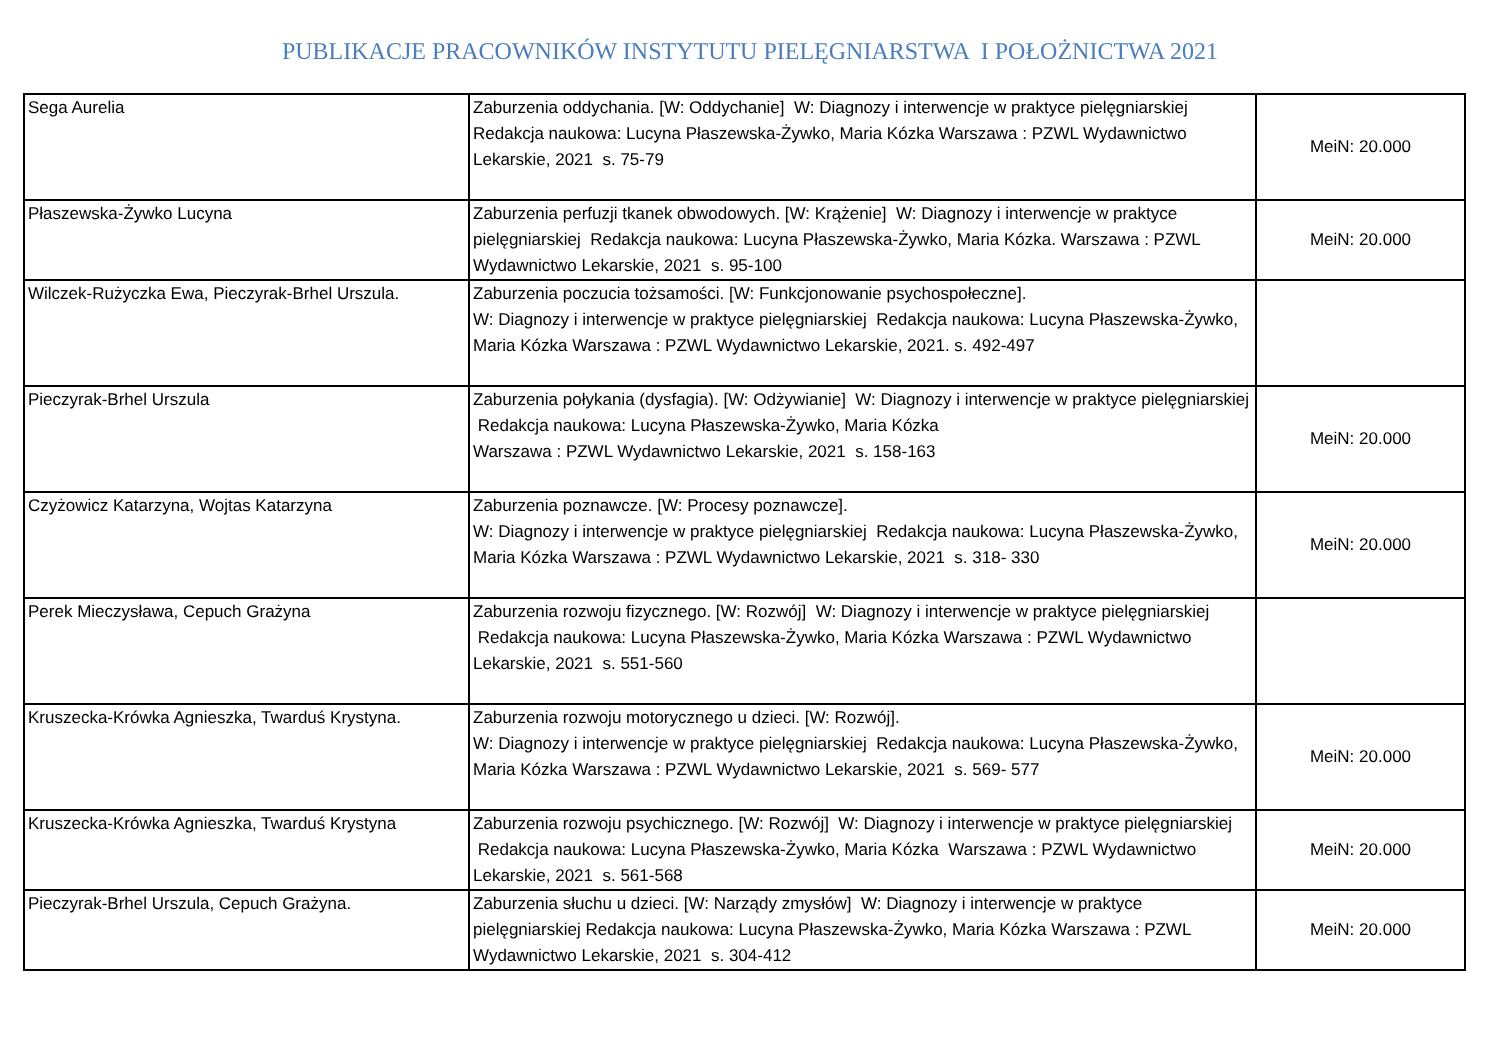PUBLIKACJE PRACOWNIKÓW INSTYTUTU PIELĘGNIARSTWA I POŁOŻNICTWA 2021
| Sega Aurelia | Zaburzenia oddychania. [W: Oddychanie] W: Diagnozy i interwencje w praktyce pielęgniarskiej Redakcja naukowa: Lucyna Płaszewska-Żywko, Maria Kózka Warszawa : PZWL Wydawnictwo Lekarskie, 2021 s. 75-79 | MeiN: 20.000 |
| Płaszewska-Żywko Lucyna | Zaburzenia perfuzji tkanek obwodowych. [W: Krążenie] W: Diagnozy i interwencje w praktyce pielęgniarskiej Redakcja naukowa: Lucyna Płaszewska-Żywko, Maria Kózka. Warszawa : PZWL Wydawnictwo Lekarskie, 2021 s. 95-100 | MeiN: 20.000 |
| Wilczek-Rużyczka Ewa, Pieczyrak-Brhel Urszula. | Zaburzenia poczucia tożsamości. [W: Funkcjonowanie psychospołeczne]. W: Diagnozy i interwencje w praktyce pielęgniarskiej Redakcja naukowa: Lucyna Płaszewska-Żywko, Maria Kózka Warszawa : PZWL Wydawnictwo Lekarskie, 2021. s. 492-497 | |
| Pieczyrak-Brhel Urszula | Zaburzenia połykania (dysfagia). [W: Odżywianie] W: Diagnozy i interwencje w praktyce pielęgniarskiej Redakcja naukowa: Lucyna Płaszewska-Żywko, Maria Kózka Warszawa : PZWL Wydawnictwo Lekarskie, 2021 s. 158-163 | MeiN: 20.000 |
| Czyżowicz Katarzyna, Wojtas Katarzyna | Zaburzenia poznawcze. [W: Procesy poznawcze]. W: Diagnozy i interwencje w praktyce pielęgniarskiej Redakcja naukowa: Lucyna Płaszewska-Żywko, Maria Kózka Warszawa : PZWL Wydawnictwo Lekarskie, 2021 s. 318- 330 | MeiN: 20.000 |
| Perek Mieczysława, Cepuch Grażyna | Zaburzenia rozwoju fizycznego. [W: Rozwój] W: Diagnozy i interwencje w praktyce pielęgniarskiej Redakcja naukowa: Lucyna Płaszewska-Żywko, Maria Kózka Warszawa : PZWL Wydawnictwo Lekarskie, 2021 s. 551-560 | |
| Kruszecka-Krówka Agnieszka, Twarduś Krystyna. | Zaburzenia rozwoju motorycznego u dzieci. [W: Rozwój]. W: Diagnozy i interwencje w praktyce pielęgniarskiej Redakcja naukowa: Lucyna Płaszewska-Żywko, Maria Kózka Warszawa : PZWL Wydawnictwo Lekarskie, 2021 s. 569- 577 | MeiN: 20.000 |
| Kruszecka-Krówka Agnieszka, Twarduś Krystyna | Zaburzenia rozwoju psychicznego. [W: Rozwój] W: Diagnozy i interwencje w praktyce pielęgniarskiej Redakcja naukowa: Lucyna Płaszewska-Żywko, Maria Kózka Warszawa : PZWL Wydawnictwo Lekarskie, 2021 s. 561-568 | MeiN: 20.000 |
| Pieczyrak-Brhel Urszula, Cepuch Grażyna. | Zaburzenia słuchu u dzieci. [W: Narządy zmysłów] W: Diagnozy i interwencje w praktyce pielęgniarskiej Redakcja naukowa: Lucyna Płaszewska-Żywko, Maria Kózka Warszawa : PZWL Wydawnictwo Lekarskie, 2021 s. 304-412 | MeiN: 20.000 |